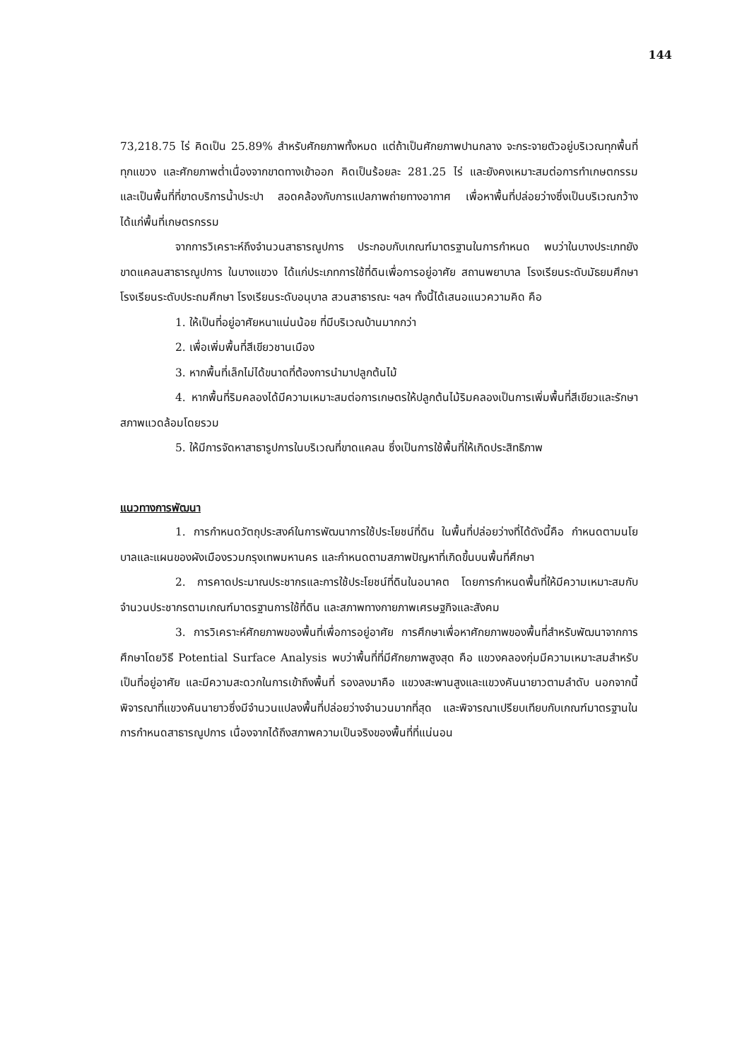144
73,218.75 ไร่ คิดเป็น 25.89% สำหรับศักยภาพทั้งหมด แต่ถ้าเป็นศักยภาพปานกลาง จะกระจายตัวอยู่บริเวณทุกพื้นที่ทุกแขวง และศักยภาพต่ำเนื่องจากขาดทางเข้าออก คิดเป็นร้อยละ 281.25 ไร่ และยังคงเหมาะสมต่อการทำเกษตกรรม และเป็นพื้นที่ที่ขาดบริการน้ำประปา สอดคล้องกับการแปลภาพถ่ายทางอากาศ เพื่อหาพื้นที่ปล่อยว่างซึ่งเป็นบริเวณกว้าง ได้แก่พื้นที่เกษตรกรรม
จากการวิเคราะห์ถึงจำนวนสาธารณูปการ ประกอบกับเกณฑ์มาตรฐานในการกำหนด พบว่าในบางประเภทยังขาดแคลนสาธารณูปการ ในบางแขวง ได้แก่ประเภทการใช้ที่ดินเพื่อการอยู่อาศัย สถานพยาบาล โรงเรียนระดับมัธยมศึกษา โรงเรียนระดับประถมศึกษา โรงเรียนระดับอนุบาล สวนสาธารณะ ฯลฯ ทั้งนี้ได้เสนอแนวความคิด คือ
1. ให้เป็นที่อยู่อาศัยหนาแน่นน้อย ที่มีบริเวณบ้านมากกว่า
2. เพื่อเพิ่มพื้นที่สีเขียวชานเมือง
3. หากพื้นที่เล็กไม่ได้ขนาดที่ต้องการนำมาปลูกต้นไม้
4. หากพื้นที่ริมคลองได้มีความเหมาะสมต่อการเกษตรให้ปลูกต้นไม้ริมคลองเป็นการเพิ่มพื้นที่สีเขียวและรักษาสภาพแวดล้อมโดยรวม
5. ให้มีการจัดหาสาธารูปการในบริเวณที่ขาดแคลน ซึ่งเป็นการใช้พื้นที่ให้เกิดประสิทธิภาพ
แนวทางการพัฒนา
1. การกำหนดวัตถุประสงค์ในการพัฒนาการใช้ประโยชน์ที่ดิน ในพื้นที่ปล่อยว่างที่ได้ดังนี้คือ กำหนดตามนโยบาลและแผนของผังเมืองรวมกรุงเทพมหานคร และกำหนดตามสภาพปัญหาที่เกิดขึ้นบนพื้นที่ศึกษา
2. การคาดประมาณประชากรและการใช้ประโยชน์ที่ดินในอนาคต โดยการกำหนดพื้นที่ให้มีความเหมาะสมกับจำนวนประชากรตามเกณฑ์มาตรฐานการใช้ที่ดิน และสภาพทางกายภาพเศรษฐกิจและสังคม
3. การวิเคราะห์ศักยภาพของพื้นที่เพื่อการอยู่อาศัย การศึกษาเพื่อหาศักยภาพของพื้นที่สำหรับพัฒนาจากการศึกษาโดยวิธี Potential Surface Analysis พบว่าพื้นที่ที่มีศักยภาพสูงสุด คือ แขวงคลองกุ่มมีความเหมาะสมสำหรับเป็นที่อยู่อาศัย และมีความสะดวกในการเข้าถึงพื้นที่ รองลงมาคือ แขวงสะพานสูงและแขวงคันนายาวตามลำดับ นอกจากนี้ พิจารณาที่แขวงคันนายาวซึ่งมีจำนวนแปลงพื้นที่ปล่อยว่างจำนวนมากที่สุด และพิจารณาเปรียบเทียบกับเกณฑ์มาตรฐานในการกำหนดสาธารณูปการ เนื่องจากได้ถึงสภาพความเป็นจริงของพื้นที่ที่แน่นอน